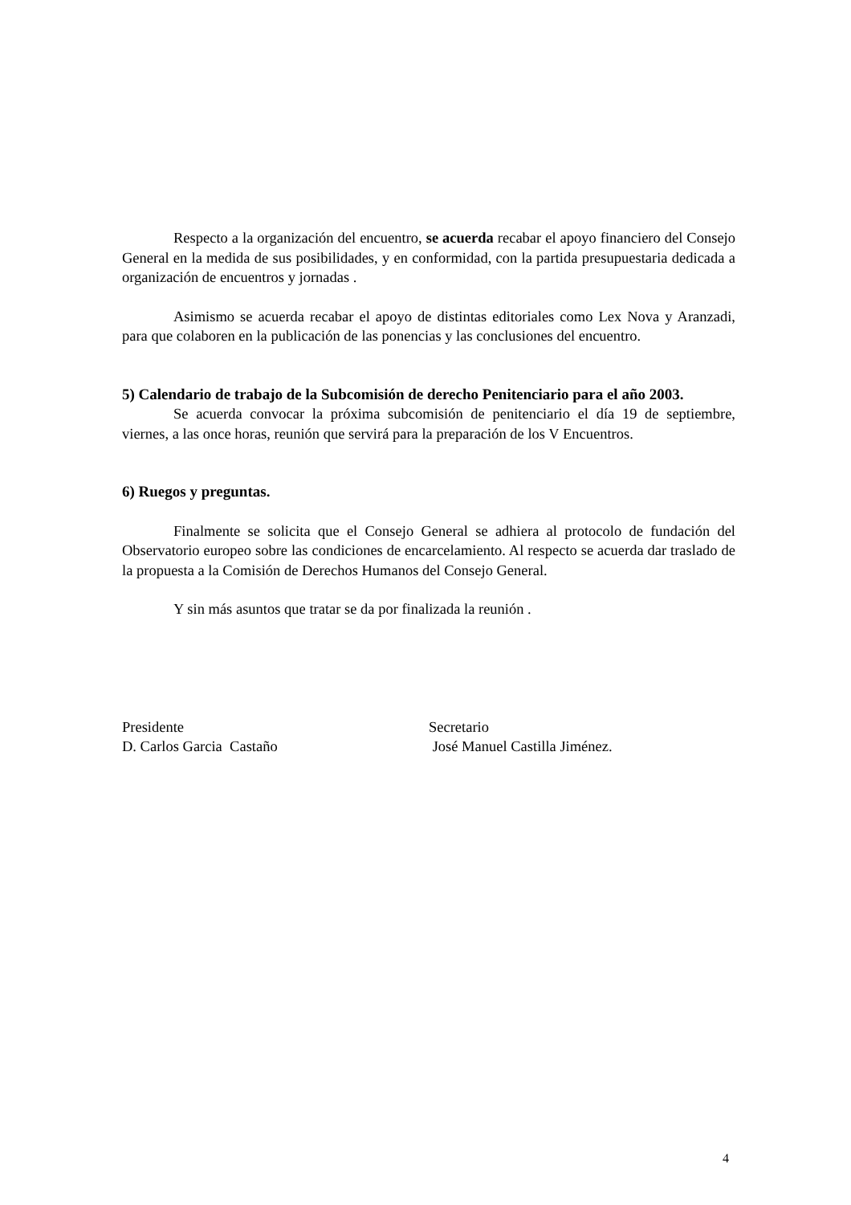Respecto a la organización del encuentro, se acuerda recabar el apoyo financiero del Consejo General en la medida de sus posibilidades, y en conformidad, con la partida presupuestaria dedicada a organización de encuentros y jornadas .
Asimismo se acuerda recabar el apoyo de distintas editoriales como Lex Nova y Aranzadi, para que colaboren en la publicación de las ponencias y las conclusiones del encuentro.
5) Calendario de trabajo de la Subcomisión de derecho Penitenciario para el año 2003.
Se acuerda convocar la próxima subcomisión de penitenciario el día 19 de septiembre, viernes, a las once horas, reunión que servirá para la preparación de los V Encuentros.
6) Ruegos y preguntas.
Finalmente se solicita que el Consejo General se adhiera al protocolo de fundación del Observatorio europeo sobre las condiciones de encarcelamiento. Al respecto se acuerda dar traslado de la propuesta a la Comisión de Derechos Humanos del Consejo General.
Y sin más asuntos que tratar se da por finalizada la reunión .
Presidente
D. Carlos Garcia Castaño
Secretario
José Manuel Castilla Jiménez.
4